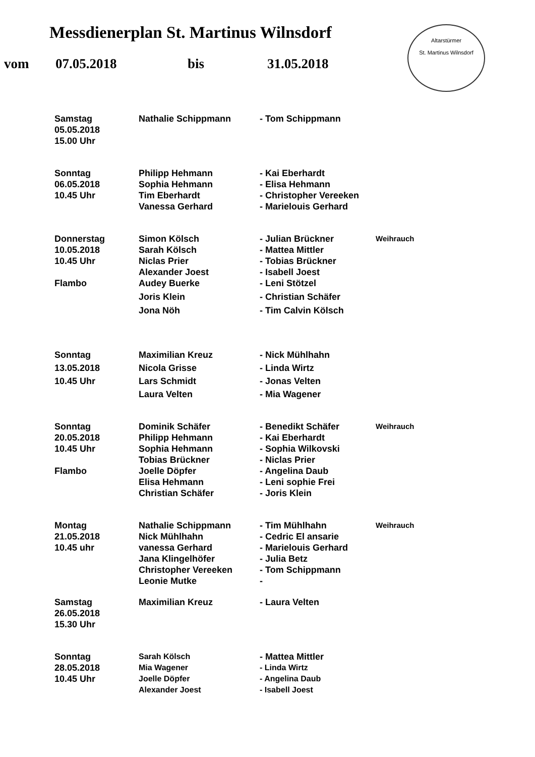Messdienerplan St. Martinus Wilnsdorf
Altarstürmer
St. Martinus Wilnsdorf
vom 07.05.2018 bis 31.05.2018
| Samstag | Nathalie Schippmann | - Tom Schippmann | |
| 05.05.2018 | | | |
| 15.00 Uhr | | | |
| Sonntag | Philipp Hehmann | - Kai Eberhardt | |
| 06.05.2018 | Sophia Hehmann | - Elisa Hehmann | |
| 10.45 Uhr | Tim Eberhardt | - Christopher Vereeken | |
| | Vanessa Gerhard | - Marielouis Gerhard | |
| Donnerstag | Simon Kölsch | - Julian Brückner | Weihrauch |
| 10.05.2018 | Sarah Kölsch | - Mattea Mittler | |
| 10.45 Uhr | Niclas Prier | - Tobias Brückner | |
| | Alexander Joest | - Isabell Joest | |
| Flambo | Audey Buerke | - Leni Stötzel | |
| | Joris Klein | - Christian Schäfer | |
| | Jona Nöh | - Tim Calvin Kölsch | |
| Sonntag | Maximilian Kreuz | - Nick Mühlhahn | |
| 13.05.2018 | Nicola Grisse | - Linda Wirtz | |
| 10.45 Uhr | Lars Schmidt | - Jonas Velten | |
| | Laura Velten | - Mia Wagener | |
| Sonntag | Dominik Schäfer | - Benedikt Schäfer | Weihrauch |
| 20.05.2018 | Philipp Hehmann | - Kai Eberhardt | |
| 10.45 Uhr | Sophia Hehmann | - Sophia Wilkovski | |
| | Tobias Brückner | - Niclas Prier | |
| Flambo | Joelle Döpfer | - Angelina Daub | |
| | Elisa Hehmann | - Leni sophie Frei | |
| | Christian Schäfer | - Joris Klein | |
| Montag | Nathalie Schippmann | - Tim Mühlhahn | Weihrauch |
| 21.05.2018 | Nick Mühlhahn | - Cedric El ansarie | |
| 10.45 uhr | vanessa Gerhard | - Marielouis Gerhard | |
| | Jana Klingelhöfer | - Julia Betz | |
| | Christopher Vereeken | - Tom Schippmann | |
| | Leonie Mutke | - | |
| Samstag | Maximilian Kreuz | - Laura Velten | |
| 26.05.2018 | | | |
| 15.30 Uhr | | | |
| Sonntag | Sarah Kölsch | - Mattea Mittler | |
| 28.05.2018 | Mia Wagener | - Linda Wirtz | |
| 10.45 Uhr | Joelle Döpfer | - Angelina Daub | |
| | Alexander Joest | - Isabell Joest | |